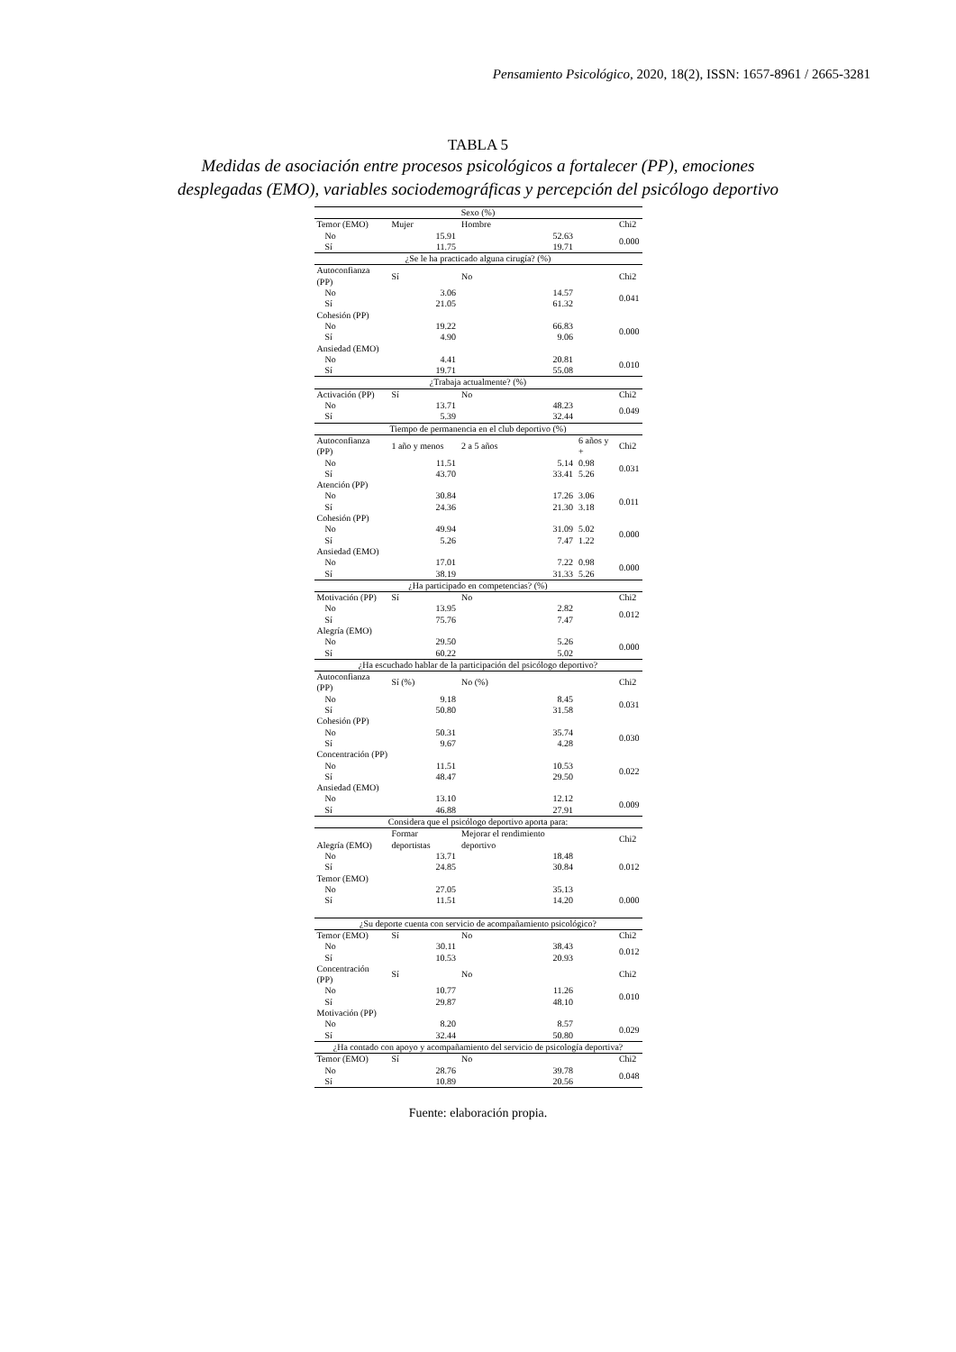Pensamiento Psicológico, 2020, 18(2), ISSN: 1657-8961 / 2665-3281
TABLA 5
Medidas de asociación entre procesos psicológicos a fortalecer (PP), emociones
desplegadas (EMO), variables sociodemográficas y percepción del psicólogo deportivo
| Sexo (%) | | | | |
| Temor (EMO) | Mujer | Hombre | | Chi2 |
| No | 15.91 | 52.63 | | 0.000 |
| Sí | 11.75 | 19.71 | | |
| ¿Se le ha practicado alguna cirugía? (%) | | | | |
| Autoconfianza (PP) | Sí | No | | Chi2 |
| No | 3.06 | 14.57 | | 0.041 |
| Sí | 21.05 | 61.32 | | |
| Cohesión (PP) | | | | |
| No | 19.22 | 66.83 | | 0.000 |
| Sí | 4.90 | 9.06 | | |
| Ansiedad (EMO) | | | | |
| No | 4.41 | 20.81 | | 0.010 |
| Sí | 19.71 | 55.08 | | |
| ¿Trabaja actualmente? (%) | | | | |
| Activación (PP) | Sí | No | | Chi2 |
| No | 13.71 | 48.23 | | 0.049 |
| Sí | 5.39 | 32.44 | | |
| Tiempo de permanencia en el club deportivo (%) | | | | |
| Autoconfianza (PP) | 1 año y menos | 2 a 5 años | 6 años y + | Chi2 |
| No | 11.51 | 5.14 | 0.98 | 0.031 |
| Sí | 43.70 | 33.41 | 5.26 | |
| Atención (PP) | | | | |
| No | 30.84 | 17.26 | 3.06 | 0.011 |
| Sí | 24.36 | 21.30 | 3.18 | |
| Cohesión (PP) | | | | |
| No | 49.94 | 31.09 | 5.02 | 0.000 |
| Sí | 5.26 | 7.47 | 1.22 | |
| Ansiedad (EMO) | | | | |
| No | 17.01 | 7.22 | 0.98 | 0.000 |
| Sí | 38.19 | 31.33 | 5.26 | |
| ¿Ha participado en competencias? (%) | | | | |
| Motivación (PP) | Sí | No | | Chi2 |
| No | 13.95 | 2.82 | | 0.012 |
| Sí | 75.76 | 7.47 | | |
| Alegría (EMO) | | | | |
| No | 29.50 | 5.26 | | 0.000 |
| Sí | 60.22 | 5.02 | | |
| ¿Ha escuchado hablar de la participación del psicólogo deportivo? | | | | |
| Autoconfianza (PP) | Sí (%) | No (%) | | Chi2 |
| No | 9.18 | 8.45 | | 0.031 |
| Sí | 50.80 | 31.58 | | |
| Cohesión (PP) | | | | |
| No | 50.31 | 35.74 | | 0.030 |
| Sí | 9.67 | 4.28 | | |
| Concentración (PP) | | | | |
| No | 11.51 | 10.53 | | 0.022 |
| Sí | 48.47 | 29.50 | | |
| Ansiedad (EMO) | | | | |
| No | 13.10 | 12.12 | | 0.009 |
| Sí | 46.88 | 27.91 | | |
| Considera que el psicólogo deportivo aporta para: | | | | |
| Alegría (EMO) | Formar deportistas | Mejorar el rendimiento deportivo | | Chi2 |
| No | 13.71 | 18.48 | | |
| Sí | 24.85 | 30.84 | | 0.012 |
| Temor (EMO) | | | | |
| No | 27.05 | 35.13 | | |
| Sí | 11.51 | 14.20 | | 0.000 |
| ¿Su deporte cuenta con servicio de acompañamiento psicológico? | | | | |
| Temor (EMO) | Sí | No | | Chi2 |
| No | 30.11 | 38.43 | | 0.012 |
| Sí | 10.53 | 20.93 | | |
| Concentración (PP) | Sí | No | | Chi2 |
| No | 10.77 | 11.26 | | 0.010 |
| Sí | 29.87 | 48.10 | | |
| Motivación (PP) | | | | |
| No | 8.20 | 8.57 | | 0.029 |
| Sí | 32.44 | 50.80 | | |
| ¿Ha contado con apoyo y acompañamiento del servicio de psicología deportiva? | | | | |
| Temor (EMO) | Sí | No | | Chi2 |
| No | 28.76 | 39.78 | | 0.048 |
| Sí | 10.89 | 20.56 | | |
Fuente: elaboración propia.